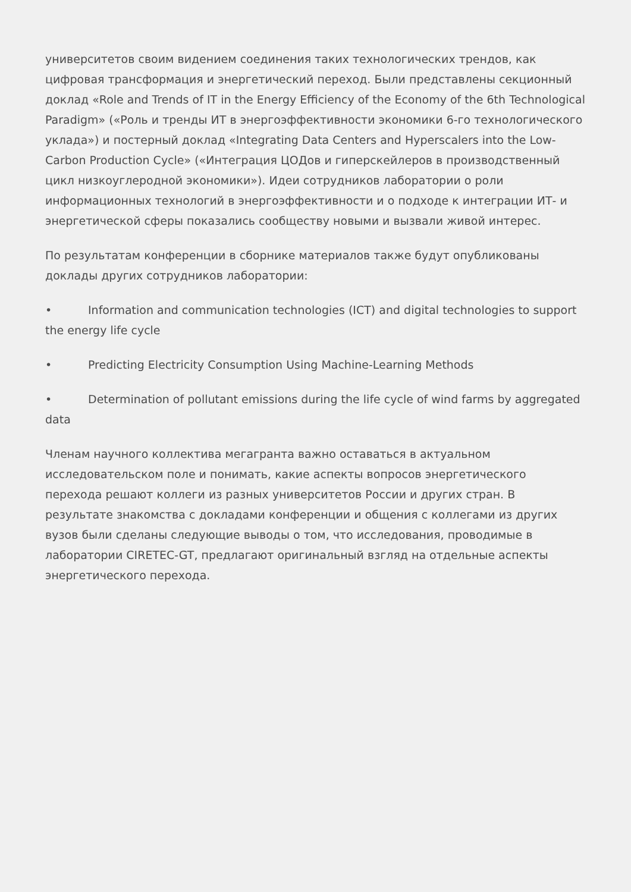университетов своим видением соединения таких технологических трендов, как цифровая трансформация и энергетический переход. Были представлены секционный доклад «Role and Trends of IT in the Energy Efficiency of the Economy of the 6th Technological Paradigm» («Роль и тренды ИТ в энергоэффективности экономики 6-го технологического уклада») и постерный доклад «Integrating Data Centers and Hyperscalers into the Low-Carbon Production Cycle» («Интеграция ЦОДов и гиперскейлеров в производственный цикл низкоуглеродной экономики»). Идеи сотрудников лаборатории о роли информационных технологий в энергоэффективности и о подходе к интеграции ИТ- и энергетической сферы показались сообществу новыми и вызвали живой интерес.
По результатам конференции в сборнике материалов также будут опубликованы доклады других сотрудников лаборатории:
• Information and communication technologies (ICT) and digital technologies to support the energy life cycle
• Predicting Electricity Consumption Using Machine-Learning Methods
• Determination of pollutant emissions during the life cycle of wind farms by aggregated data
Членам научного коллектива мегагранта важно оставаться в актуальном исследовательском поле и понимать, какие аспекты вопросов энергетического перехода решают коллеги из разных университетов России и других стран. В результате знакомства с докладами конференции и общения с коллегами из других вузов были сделаны следующие выводы о том, что исследования, проводимые в лаборатории CIRETEC-GT, предлагают оригинальный взгляд на отдельные аспекты энергетического перехода.